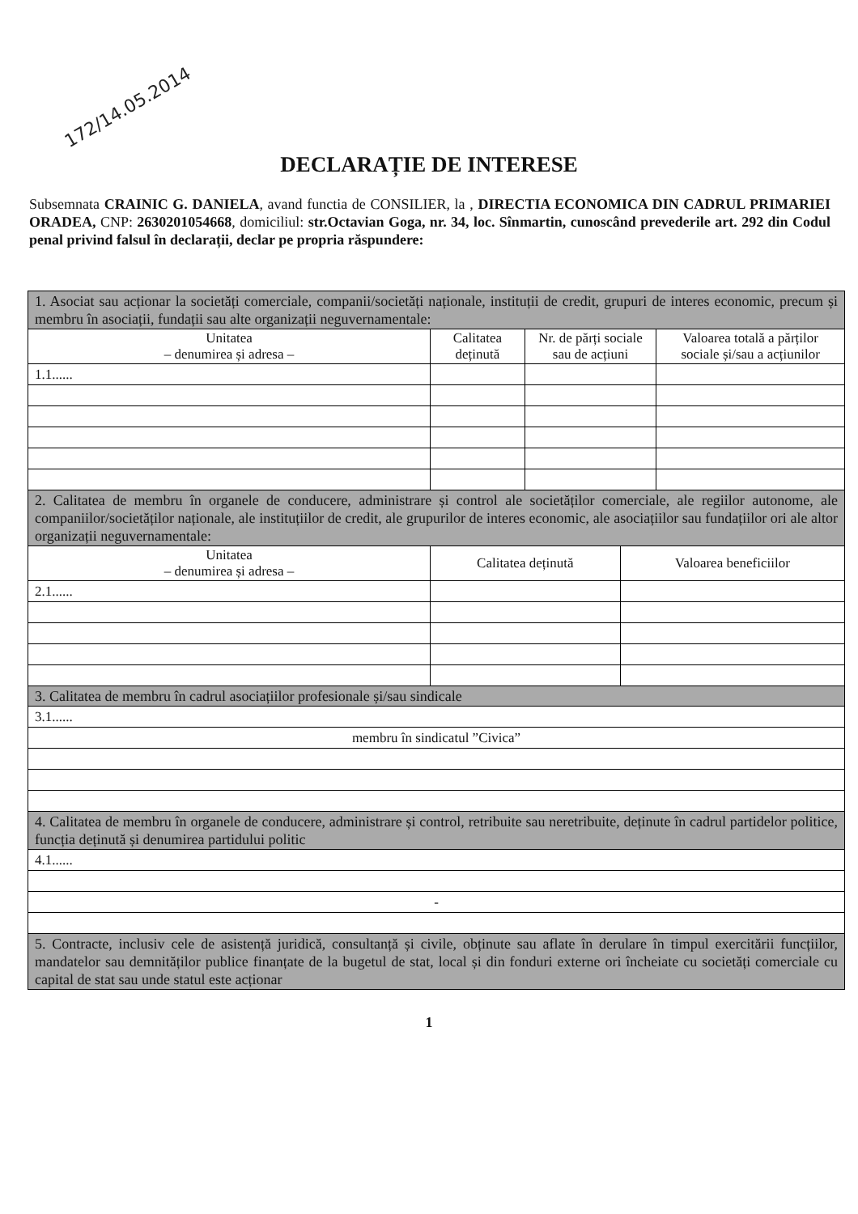172/14.05.2014
DECLARAȚIE DE INTERESE
Subsemnata CRAINIC G. DANIELA, avand functia de CONSILIER, la , DIRECTIA ECONOMICA DIN CADRUL PRIMARIEI ORADEA, CNP: 2630201054668, domiciliul: str.Octavian Goga, nr. 34, loc. Sînmartin, cunoscând prevederile art. 292 din Codul penal privind falsul în declarații, declar pe propria răspundere:
| 1. Asociat sau acționar la societăți comerciale, companii/societăți naționale, instituții de credit, grupuri de interes economic, precum și membru în asociații, fundații sau alte organizații neguvernamentale: | | | |
| Unitatea – denumirea și adresa – | Calitatea deținută | Nr. de părți sociale sau de acțiuni | Valoarea totală a părților sociale și/sau a acțiunilor |
| 1.1...... | | | |
| 2. Calitatea de membru în organele de conducere, administrare și control ale societăților comerciale, ale regiilor autonome, ale companiilor/societăților naționale, ale instituțiilor de credit, ale grupurilor de interes economic, ale asociațiilor sau fundațiilor ori ale altor organizații neguvernamentale: | | |
| Unitatea – denumirea și adresa – | Calitatea deținută | Valoarea beneficiilor |
| 2.1...... | | |
| 3. Calitatea de membru în cadrul asociațiilor profesionale și/sau sindicale | | |
| 3.1...... | | |
| membru în sindicatul ”Civica” | | |
| 4. Calitatea de membru în organele de conducere, administrare și control, retribuite sau neretribuite, deținute în cadrul partidelor politice, funcția deținută și denumirea partidului politic | | |
| 4.1...... | | |
| - | | |
| 5. Contracte, inclusiv cele de asistență juridică, consultanță și civile, obținute sau aflate în derulare în timpul exercitării funcțiilor, mandatelor sau demnităților publice finanțate de la bugetul de stat, local și din fonduri externe ori încheiate cu societăți comerciale cu capital de stat sau unde statul este acționar | | |
1